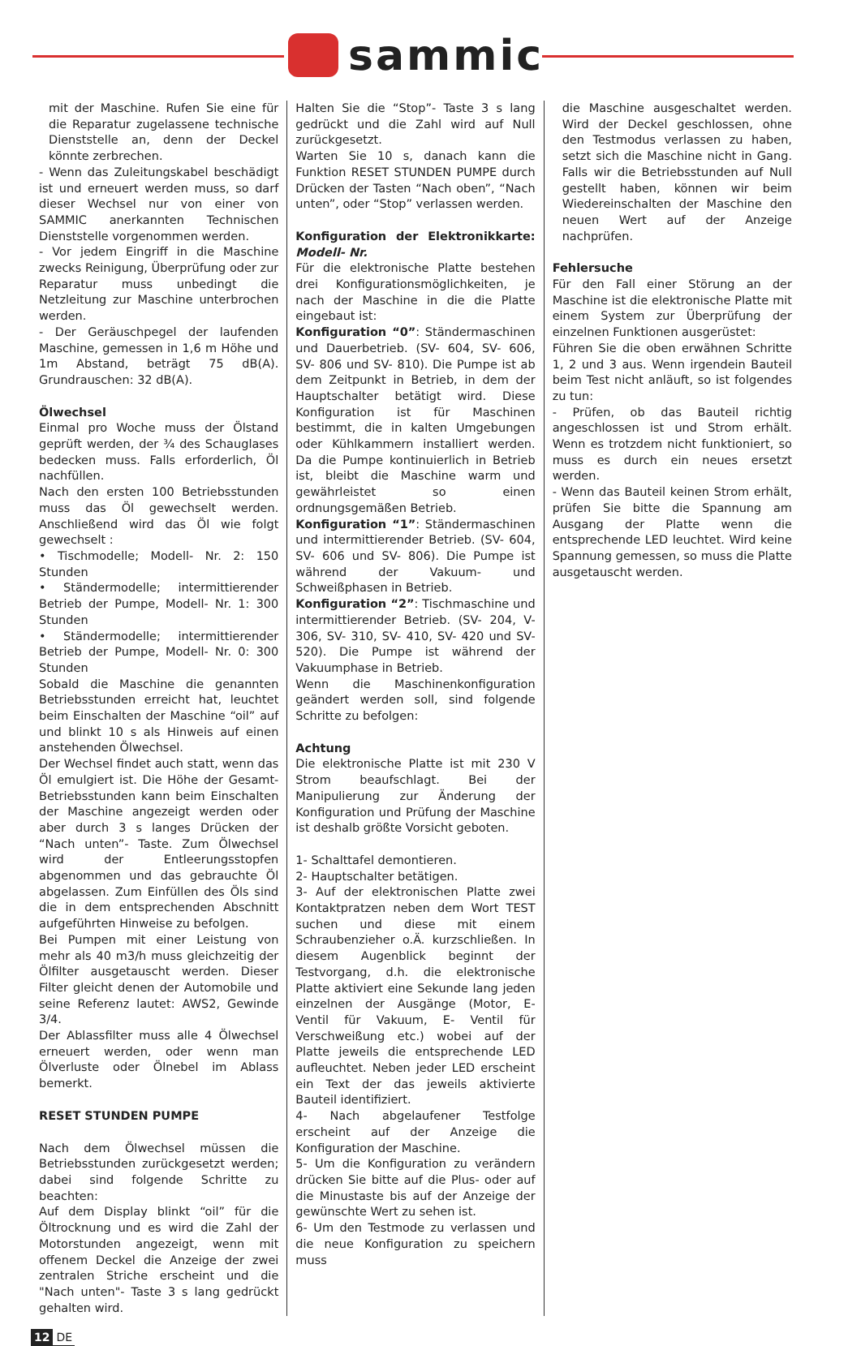sammic
mit der Maschine. Rufen Sie eine für die Reparatur zugelassene technische Dienststelle an, denn der Deckel könnte zerbrechen.
- Wenn das Zuleitungskabel beschädigt ist und erneuert werden muss, so darf dieser Wechsel nur von einer von SAMMIC anerkannten Technischen Dienststelle vorgenommen werden.
- Vor jedem Eingriff in die Maschine zwecks Reinigung, Überprüfung oder zur Reparatur muss unbedingt die Netzleitung zur Maschine unterbrochen werden.
- Der Geräuschpegel der laufenden Maschine, gemessen in 1,6 m Höhe und 1m Abstand, beträgt 75 dB(A). Grundrauschen: 32 dB(A).
Ölwechsel
Einmal pro Woche muss der Ölstand geprüft werden, der ¾ des Schauglases bedecken muss. Falls erforderlich, Öl nachfüllen.
Nach den ersten 100 Betriebsstunden muss das Öl gewechselt werden. Anschließend wird das Öl wie folgt gewechselt :
• Tischmodelle; Modell- Nr. 2: 150 Stunden
• Ständermodelle; intermittierender Betrieb der Pumpe, Modell- Nr. 1: 300 Stunden
• Ständermodelle; intermittierender Betrieb der Pumpe, Modell- Nr. 0: 300 Stunden
Sobald die Maschine die genannten Betriebsstunden erreicht hat, leuchtet beim Einschalten der Maschine “oil” auf und blinkt 10 s als Hinweis auf einen anstehenden Ölwechsel.
Der Wechsel findet auch statt, wenn das Öl emulgiert ist. Die Höhe der Gesamt-Betriebsstunden kann beim Einschalten der Maschine angezeigt werden oder aber durch 3 s langes Drücken der “Nach unten”- Taste. Zum Ölwechsel wird der Entleerungsstopfen abgenommen und das gebrauchte Öl abgelassen. Zum Einfüllen des Öls sind die in dem entsprechenden Abschnitt aufgeführten Hinweise zu befolgen.
Bei Pumpen mit einer Leistung von mehr als 40 m3/h muss gleichzeitig der Ölfilter ausgetauscht werden. Dieser Filter gleicht denen der Automobile und seine Referenz lautet: AWS2, Gewinde 3/4.
Der Ablassfilter muss alle 4 Ölwechsel erneuert werden, oder wenn man Ölverluste oder Ölnebel im Ablass bemerkt.
RESET STUNDEN PUMPE
Nach dem Ölwechsel müssen die Betriebsstunden zurückgesetzt werden; dabei sind folgende Schritte zu beachten:
Auf dem Display blinkt “oil” für die Öltrocknung und es wird die Zahl der Motorstunden angezeigt, wenn mit offenem Deckel die Anzeige der zwei zentralen Striche erscheint und die "Nach unten"- Taste 3 s lang gedrückt gehalten wird.
Halten Sie die “Stop”- Taste 3 s lang gedrückt und die Zahl wird auf Null zurückgesetzt.
Warten Sie 10 s, danach kann die Funktion RESET STUNDEN PUMPE durch Drücken der Tasten “Nach oben”, “Nach unten”, oder “Stop” verlassen werden.
Konfiguration der Elektronikkarte: Modell- Nr.
Für die elektronische Platte bestehen drei Konfigurationsmöglichkeiten, je nach der Maschine in die die Platte eingebaut ist:
Konfiguration “0”: Ständermaschinen und Dauerbetrieb. (SV- 604, SV- 606, SV- 806 und SV- 810). Die Pumpe ist ab dem Zeitpunkt in Betrieb, in dem der Hauptschalter betätigt wird. Diese Konfiguration ist für Maschinen bestimmt, die in kalten Umgebungen oder Kühlkammern installiert werden. Da die Pumpe kontinuierlich in Betrieb ist, bleibt die Maschine warm und gewährleistet so einen ordnungsgemäßen Betrieb.
Konfiguration “1”: Ständermaschinen und intermittierender Betrieb. (SV- 604, SV- 606 und SV- 806). Die Pumpe ist während der Vakuum- und Schweißphasen in Betrieb.
Konfiguration “2”: Tischmaschine und intermittierender Betrieb. (SV- 204, V- 306, SV- 310, SV- 410, SV- 420 und SV- 520). Die Pumpe ist während der Vakuumphase in Betrieb.
Wenn die Maschinenkonfiguration geändert werden soll, sind folgende Schritte zu befolgen:
Achtung
Die elektronische Platte ist mit 230 V Strom beaufschlagt. Bei der Manipulierung zur Änderung der Konfiguration und Prüfung der Maschine ist deshalb größte Vorsicht geboten.
1- Schalttafel demontieren.
2- Hauptschalter betätigen.
3- Auf der elektronischen Platte zwei Kontaktpratzen neben dem Wort TEST suchen und diese mit einem Schraubenzieher o.Ä. kurzschließen. In diesem Augenblick beginnt der Testvorgang, d.h. die elektronische Platte aktiviert eine Sekunde lang jeden einzelnen der Ausgänge (Motor, E- Ventil für Vakuum, E- Ventil für Verschweißung etc.) wobei auf der Platte jeweils die entsprechende LED aufleuchtet. Neben jeder LED erscheint ein Text der das jeweils aktivierte Bauteil identifiziert.
4- Nach abgelaufener Testfolge erscheint auf der Anzeige die Konfiguration der Maschine.
5- Um die Konfiguration zu verändern drücken Sie bitte auf die Plus- oder auf die Minustaste bis auf der Anzeige der gewünschte Wert zu sehen ist.
6- Um den Testmode zu verlassen und die neue Konfiguration zu speichern muss
die Maschine ausgeschaltet werden. Wird der Deckel geschlossen, ohne den Testmodus verlassen zu haben, setzt sich die Maschine nicht in Gang. Falls wir die Betriebsstunden auf Null gestellt haben, können wir beim Wiedereinschalten der Maschine den neuen Wert auf der Anzeige nachprüfen.
Fehlersuche
Für den Fall einer Störung an der Maschine ist die elektronische Platte mit einem System zur Überprüfung der einzelnen Funktionen ausgerüstet:
Führen Sie die oben erwähnen Schritte 1, 2 und 3 aus. Wenn irgendein Bauteil beim Test nicht anläuft, so ist folgendes zu tun:
- Prüfen, ob das Bauteil richtig angeschlossen ist und Strom erhält. Wenn es trotzdem nicht funktioniert, so muss es durch ein neues ersetzt werden.
- Wenn das Bauteil keinen Strom erhält, prüfen Sie bitte die Spannung am Ausgang der Platte wenn die entsprechende LED leuchtet. Wird keine Spannung gemessen, so muss die Platte ausgetauscht werden.
12 DE